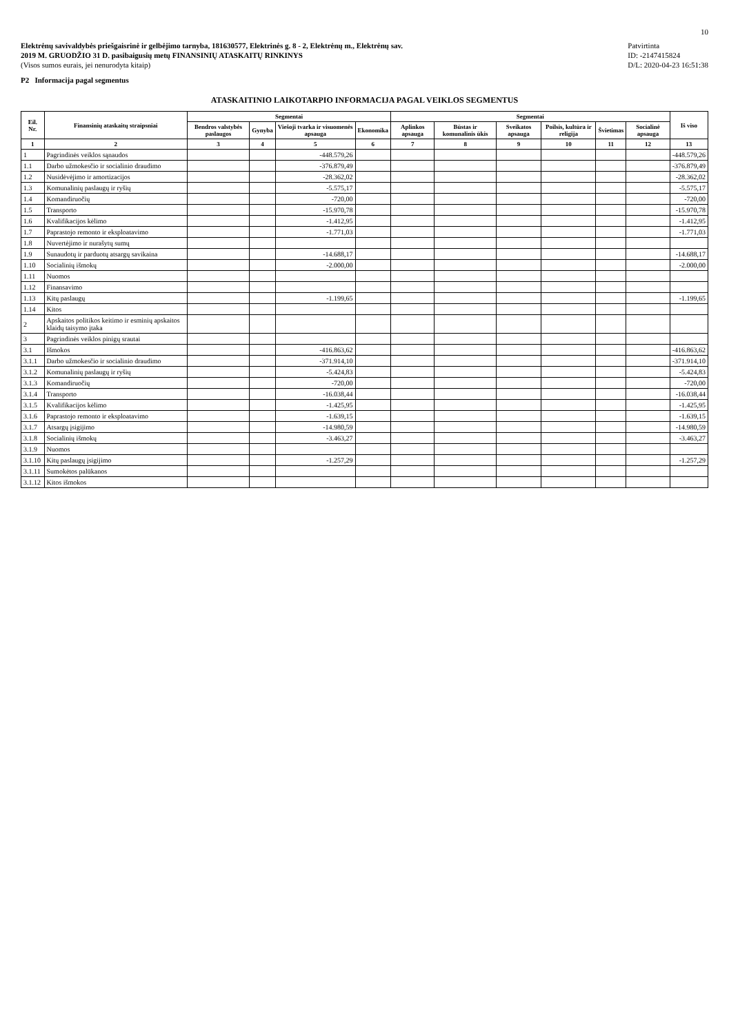10
Elektrėnų savivaldybės priešgaisrinė ir gelbėjimo tarnyba, 181630577, Elektrinės g. 8 - 2, Elektrėnų m., Elektrėnų sav.
2019 M. GRUODŽIO 31 D. pasibaigusių metų FINANSINIŲ ATASKAITŲ RINKINYS
(Visos sumos eurais, jei nenurodyta kitaip)
P2 Informacija pagal segmentus
Patvirtinta
ID: -2147415824
D/L: 2020-04-23 16:51:38
ATASKAITINIO LAIKOTARPIO INFORMACIJA PAGAL VEIKLOS SEGMENTUS
| Eil. Nr. | Finansinių ataskaitų straipsniai | Segmentai | | | | Segmentai | | | | | | Iš viso |
| --- | --- | --- | --- | --- | --- | --- | --- | --- | --- | --- | --- | --- |
| | | Bendros valstybės paslaugos | Gynyba | Viešoji tvarka ir visuomenės apsauga | Ekonomika | Aplinkos apsauga | Būstas ir komunalinis ūkis | Sveikatos apsauga | Poilsis, kultūra ir religija | Švietimas | Socialinė apsauga | |
| 1 | 2 | 3 | 4 | 5 | 6 | 7 | 8 | 9 | 10 | 11 | 12 | 13 |
| 1 | Pagrindinės veiklos sąnaudos | | | -448.579,26 | | | | | | | | -448.579,26 |
| 1.1 | Darbo užmokesčio ir socialinio draudimo | | | -376.879,49 | | | | | | | | -376.879,49 |
| 1.2 | Nusidėvėjimo ir amortizacijos | | | -28.362,02 | | | | | | | | -28.362,02 |
| 1.3 | Komunalinių paslaugų ir ryšių | | | -5.575,17 | | | | | | | | -5.575,17 |
| 1.4 | Komandiruočių | | | -720,00 | | | | | | | | -720,00 |
| 1.5 | Transporto | | | -15.970,78 | | | | | | | | -15.970,78 |
| 1.6 | Kvalifikacijos kėlimo | | | -1.412,95 | | | | | | | | -1.412,95 |
| 1.7 | Paprastojo remonto ir eksploatavimo | | | -1.771,03 | | | | | | | | -1.771,03 |
| 1.8 | Nuvertėjimo ir nurašytų sumų | | | | | | | | | | | |
| 1.9 | Sunaudotų ir parduotų atsargų savikaina | | | -14.688,17 | | | | | | | | -14.688,17 |
| 1.10 | Socialinių išmokų | | | -2.000,00 | | | | | | | | -2.000,00 |
| 1.11 | Nuomos | | | | | | | | | | | |
| 1.12 | Finansavimo | | | | | | | | | | | |
| 1.13 | Kitų paslaugų | | | -1.199,65 | | | | | | | | -1.199,65 |
| 1.14 | Kitos | | | | | | | | | | | |
| 2 | Apskaitos politikos keitimo ir esminių apskaitos klaidų taisymo įtaka | | | | | | | | | | | |
| 3 | Pagrindinės veiklos pinigų srautai | | | | | | | | | | | |
| 3.1 | Išmokos | | | -416.863,62 | | | | | | | | -416.863,62 |
| 3.1.1 | Darbo užmokesčio ir socialinio draudimo | | | -371.914,10 | | | | | | | | -371.914,10 |
| 3.1.2 | Komunalinių paslaugų ir ryšių | | | -5.424,83 | | | | | | | | -5.424,83 |
| 3.1.3 | Komandiruočių | | | -720,00 | | | | | | | | -720,00 |
| 3.1.4 | Transporto | | | -16.038,44 | | | | | | | | -16.038,44 |
| 3.1.5 | Kvalifikacijos kėlimo | | | -1.425,95 | | | | | | | | -1.425,95 |
| 3.1.6 | Paprastojo remonto ir eksploatavimo | | | -1.639,15 | | | | | | | | -1.639,15 |
| 3.1.7 | Atsargų įsigijimo | | | -14.980,59 | | | | | | | | -14.980,59 |
| 3.1.8 | Socialinių išmokų | | | -3.463,27 | | | | | | | | -3.463,27 |
| 3.1.9 | Nuomos | | | | | | | | | | | |
| 3.1.10 | Kitų paslaugų įsigijimo | | | -1.257,29 | | | | | | | | -1.257,29 |
| 3.1.11 | Sumokėtos palūkanos | | | | | | | | | | | |
| 3.1.12 | Kitos išmokos | | | | | | | | | | | |